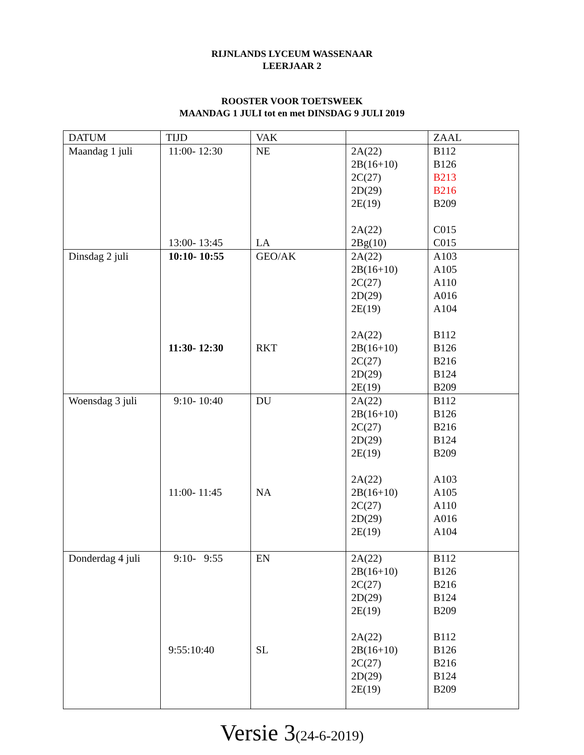RIJNLANDS LYCEUM WASSENAAR
LEERJAAR 2
ROOSTER VOOR TOETSWEEK
MAANDAG 1 JULI tot en met DINSDAG 9 JULI 2019
| DATUM | TIJD | VAK | | ZAAL |
| Maandag 1 juli | 11:00- 12:30 13:00- 13:45 | NE LA | 2A(22) 2B(16+10) 2C(27) 2D(29) 2E(19) 2A(22) 2Bg(10) | B112 B126 B213 B216 B209 C015 C015 |
| Dinsdag 2 juli | 10:10- 10:55 11:30- 12:30 | GEO/AK RKT | 2A(22) 2B(16+10) 2C(27) 2D(29) 2E(19) 2A(22) 2B(16+10) 2C(27) 2D(29) 2E(19) | A103 A105 A110 A016 A104 B112 B126 B216 B124 B209 |
| Woensdag 3 juli | 9:10- 10:40 11:00- 11:45 | DU NA | 2A(22) 2B(16+10) 2C(27) 2D(29) 2E(19) 2A(22) 2B(16+10) 2C(27) 2D(29) 2E(19) | B112 B126 B216 B124 B209 A103 A105 A110 A016 A104 |
| Donderdag 4 juli | 9:10- 9:55 9:55:10:40 | EN SL | 2A(22) 2B(16+10) 2C(27) 2D(29) 2E(19) 2A(22) 2B(16+10) 2C(27) 2D(29) 2E(19) | B112 B126 B216 B124 B209 B112 B126 B216 B124 B209 |
Versie 3(24-6-2019)